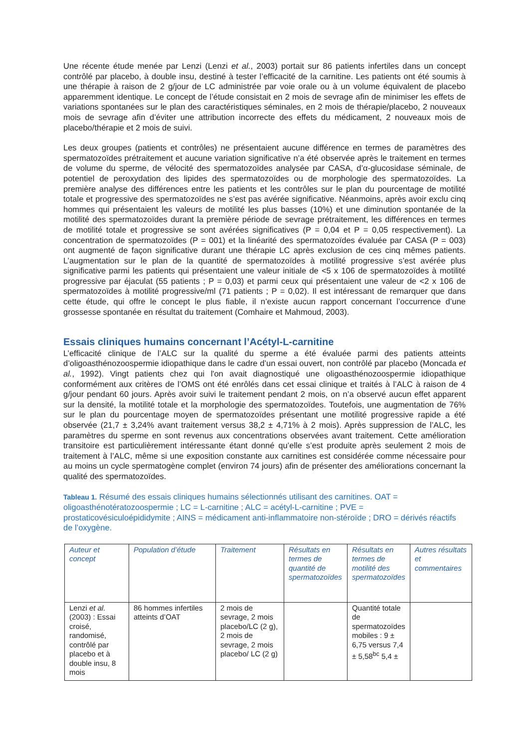Une récente étude menée par Lenzi (Lenzi et al., 2003) portait sur 86 patients infertiles dans un concept contrôlé par placebo, à double insu, destiné à tester l’efficacité de la carnitine. Les patients ont été soumis à une thérapie à raison de 2 g/jour de LC administrée par voie orale ou à un volume équivalent de placebo apparemment identique. Le concept de l’étude consistait en 2 mois de sevrage afin de minimiser les effets de variations spontanées sur le plan des caractéristiques séminales, en 2 mois de thérapie/placebo, 2 nouveaux mois de sevrage afin d’éviter une attribution incorrecte des effets du médicament, 2 nouveaux mois de placebo/thérapie et 2 mois de suivi.
Les deux groupes (patients et contrôles) ne présentaient aucune différence en termes de paramètres des spermatozoïdes prétraitement et aucune variation significative n’a été observée après le traitement en termes de volume du sperme, de vélocité des spermatozoïdes analysée par CASA, d’α-glucosidase séminale, de potentiel de peroxydation des lipides des spermatozoïdes ou de morphologie des spermatozoïdes. La première analyse des différences entre les patients et les contrôles sur le plan du pourcentage de motilité totale et progressive des spermatozoïdes ne s’est pas avérée significative. Néanmoins, après avoir exclu cinq hommes qui présentaient les valeurs de motilité les plus basses (10%) et une diminution spontanée de la motilité des spermatozoïdes durant la première période de sevrage prétraitement, les différences en termes de motilité totale et progressive se sont avérées significatives (P = 0,04 et P = 0,05 respectivement). La concentration de spermatozoïdes (P = 001) et la linéarité des spermatozoïdes évaluée par CASA (P = 003) ont augmenté de façon significative durant une thérapie LC après exclusion de ces cinq mêmes patients. L’augmentation sur le plan de la quantité de spermatozoïdes à motilité progressive s’est avérée plus significative parmi les patients qui présentaient une valeur initiale de <5 x 106 de spermatozoïdes à motilité progressive par éjaculat (55 patients ; P = 0,03) et parmi ceux qui présentaient une valeur de <2 x 106 de spermatozoïdes à motilité progressive/ml (71 patients ; P = 0,02). Il est intéressant de remarquer que dans cette étude, qui offre le concept le plus fiable, il n’existe aucun rapport concernant l’occurrence d’une grossesse spontanée en résultat du traitement (Comhaire et Mahmoud, 2003).
Essais cliniques humains concernant l’Acétyl-L-carnitine
L’efficacité clinique de l’ALC sur la qualité du sperme a été évaluée parmi des patients atteints d’oligoasthénozoospermie idiopathique dans le cadre d’un essai ouvert, non contrôlé par placebo (Moncada et al., 1992). Vingt patients chez qui l'on avait diagnostiqué une oligoasthénozoospermie idiopathique conformément aux critères de l’OMS ont été enrôlés dans cet essai clinique et traités à l’ALC à raison de 4 g/jour pendant 60 jours. Après avoir suivi le traitement pendant 2 mois, on n’a observé aucun effet apparent sur la densité, la motilité totale et la morphologie des spermatozoïdes. Toutefois, une augmentation de 76% sur le plan du pourcentage moyen de spermatozoïdes présentant une motilité progressive rapide a été observée (21,7 ± 3,24% avant traitement versus 38,2 ± 4,71% à 2 mois). Après suppression de l’ALC, les paramètres du sperme en sont revenus aux concentrations observées avant traitement. Cette amélioration transitoire est particulièrement intéressante étant donné qu’elle s’est produite après seulement 2 mois de traitement à l’ALC, même si une exposition constante aux carnitines est considérée comme nécessaire pour au moins un cycle spermatogène complet (environ 74 jours) afin de présenter des améliorations concernant la qualité des spermatozoïdes.
Tableau 1. Résumé des essais cliniques humains sélectionnés utilisant des carnitines. OAT = oligoasthénotératozoospermie ; LC = L-carnitine ; ALC = acétyl-L-carnitine ; PVE = prostaticovésiculoépididymite ; AINS = médicament anti-inflammatoire non-stéroïde ; DRO = dérivés réactifs de l’oxygène.
| Auteur et concept | Population d’étude | Traitement | Résultats en termes de quantité de spermatozoïdes | Résultats en termes de motilité des spermatozoïdes | Autres résultats et commentaires |
| --- | --- | --- | --- | --- | --- |
| Lenzi et al. (2003) : Essai croisé, randomisé, contrôlé par placebo et à double insu, 8 mois | 86 hommes infertiles atteints d’OAT | 2 mois de sevrage, 2 mois placebo/LC (2 g), 2 mois de sevrage, 2 mois placebo/ LC (2 g) | | Quantité totale de spermatozoïdes mobiles : 9 ± 6,75 versus 7,4 ± 5,58<sup>bc</sup> 5,4 ± | |